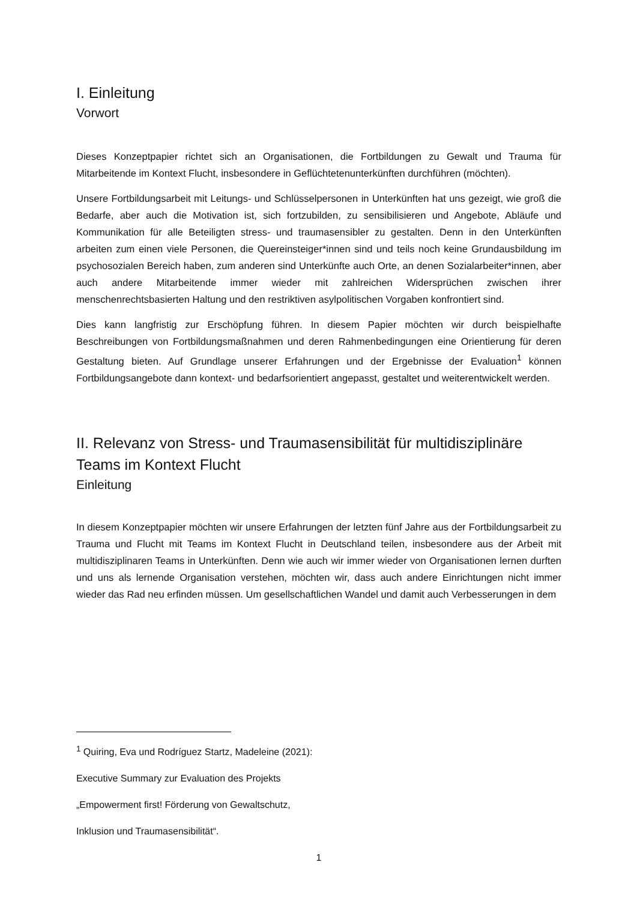I. Einleitung
Vorwort
Dieses Konzeptpapier richtet sich an Organisationen, die Fortbildungen zu Gewalt und Trauma für Mitarbeitende im Kontext Flucht, insbesondere in Geflüchtetenunterkünften durchführen (möchten).
Unsere Fortbildungsarbeit mit Leitungs- und Schlüsselpersonen in Unterkünften hat uns gezeigt, wie groß die Bedarfe, aber auch die Motivation ist, sich fortzubilden, zu sensibilisieren und Angebote, Abläufe und Kommunikation für alle Beteiligten stress- und traumasensibler zu gestalten. Denn in den Unterkünften arbeiten zum einen viele Personen, die Quereinsteiger*innen sind und teils noch keine Grundausbildung im psychosozialen Bereich haben, zum anderen sind Unterkünfte auch Orte, an denen Sozialarbeiter*innen, aber auch andere Mitarbeitende immer wieder mit zahlreichen Widersprüchen zwischen ihrer menschenrechtsbasierten Haltung und den restriktiven asylpolitischen Vorgaben konfrontiert sind.
Dies kann langfristig zur Erschöpfung führen. In diesem Papier möchten wir durch beispielhafte Beschreibungen von Fortbildungsmaßnahmen und deren Rahmenbedingungen eine Orientierung für deren Gestaltung bieten. Auf Grundlage unserer Erfahrungen und der Ergebnisse der Evaluation<sup>1</sup> können Fortbildungsangebote dann kontext- und bedarfsorientiert angepasst, gestaltet und weiterentwickelt werden.
II. Relevanz von Stress- und Traumasensibilität für multidisziplinäre Teams im Kontext Flucht
Einleitung
In diesem Konzeptpapier möchten wir unsere Erfahrungen der letzten fünf Jahre aus der Fortbildungsarbeit zu Trauma und Flucht mit Teams im Kontext Flucht in Deutschland teilen, insbesondere aus der Arbeit mit multidisziplinaren Teams in Unterkünften. Denn wie auch wir immer wieder von Organisationen lernen durften und uns als lernende Organisation verstehen, möchten wir, dass auch andere Einrichtungen nicht immer wieder das Rad neu erfinden müssen. Um gesellschaftlichen Wandel und damit auch Verbesserungen in dem
<sup>1</sup> Quiring, Eva und Rodríguez Startz, Madeleine (2021):
Executive Summary zur Evaluation des Projekts
„Empowerment first! Förderung von Gewaltschutz,
Inklusion und Traumasensibilität“.
1